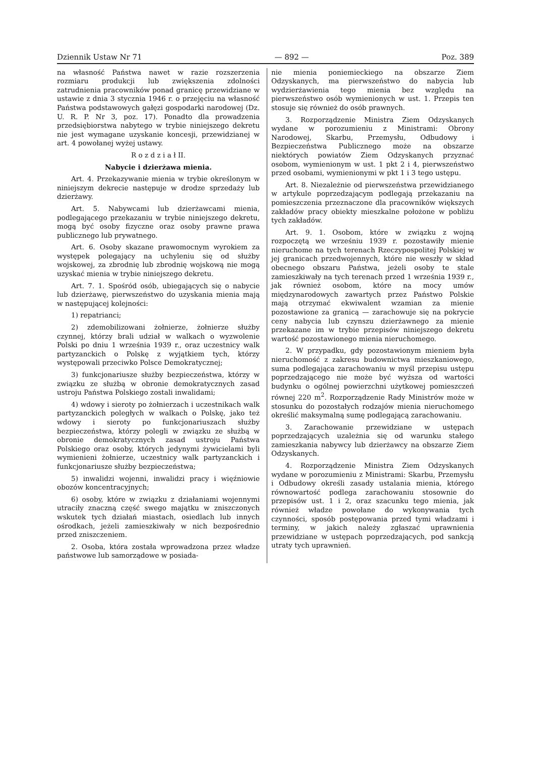Dziennik Ustaw Nr 71 — 892 — Poz. 389
na własność Państwa nawet w razie rozszerzenia rozmiaru produkcji lub zwiększenia zdolności zatrudnienia pracowników ponad granicę przewidziane w ustawie z dnia 3 stycznia 1946 r. o przejęciu na własność Państwa podstawowych gałęzi gospodarki narodowej (Dz. U. R. P. Nr 3, poz. 17). Ponadto dla prowadzenia przedsiębiorstwa nabytego w trybie niniejszego dekretu nie jest wymagane uzyskanie koncesji, przewidzianej w art. 4 powołanej wyżej ustawy.
R o z d z i a ł II.
Nabycie i dzierżawa mienia.
Art. 4. Przekazywanie mienia w trybie określonym w niniejszym dekrecie następuje w drodze sprzedaży lub dzierżawy.
Art. 5. Nabywcami lub dzierżawcami mienia, podlegającego przekazaniu w trybie niniejszego dekretu, mogą być osoby fizyczne oraz osoby prawne prawa publicznego lub prywatnego.
Art. 6. Osoby skazane prawomocnym wyrokiem za występek polegający na uchyleniu się od służby wojskowej, za zbrodnię lub zbrodnię wojskową nie mogą uzyskać mienia w trybie niniejszego dekretu.
Art. 7. 1. Spośród osób, ubiegających się o nabycie lub dzierżawę, pierwszeństwo do uzyskania mienia mają w następującej kolejności:
1) repatrianci;
2) zdemobilizowani żołnierze, żołnierze służby czynnej, którzy brali udział w walkach o wyzwolenie Polski po dniu 1 września 1939 r., oraz uczestnicy walk partyzanckich o Polskę z wyjątkiem tych, którzy występowali przeciwko Polsce Demokratycznej;
3) funkcjonariusze służby bezpieczeństwa, którzy w związku ze służbą w obronie demokratycznych zasad ustroju Państwa Polskiego zostali inwalidami;
4) wdowy i sieroty po żołnierzach i uczestnikach walk partyzanckich poległych w walkach o Polskę, jako też wdowy i sieroty po funkcjonariuszach służby bezpieczeństwa, którzy polegli w związku ze służbą w obronie demokratycznych zasad ustroju Państwa Polskiego oraz osoby, których jedynymi żywicielami byli wymienieni żołnierze, uczestnicy walk partyzanckich i funkcjonariusze służby bezpieczeństwa;
5) inwalidzi wojenni, inwalidzi pracy i więźniowie obozów koncentracyjnych;
6) osoby, które w związku z działaniami wojennymi utraciły znaczną część swego majątku w zniszczonych wskutek tych działań miastach, osiedlach lub innych ośrodkach, jeżeli zamieszkiwały w nich bezpośrednio przed zniszczeniem.
2. Osoba, która została wprowadzona przez władze państwowe lub samorządowe w posiada-
nie mienia poniemieckiego na obszarze Ziem Odzyskanych, ma pierwszeństwo do nabycia lub wydzierżawienia tego mienia bez względu na pierwszeństwo osób wymienionych w ust. 1. Przepis ten stosuje się również do osób prawnych.
3. Rozporządzenie Ministra Ziem Odzyskanych wydane w porozumieniu z Ministrami: Obrony Narodowej, Skarbu, Przemysłu, Odbudowy i Bezpieczeństwa Publicznego może na obszarze niektórych powiatów Ziem Odzyskanych przyznać osobom, wymienionym w ust. 1 pkt 2 i 4, pierwszeństwo przed osobami, wymienionymi w pkt 1 i 3 tego ustępu.
Art. 8. Niezależnie od pierwszeństwa przewidzianego w artykule poprzedzającym podlegają przekazaniu na pomieszczenia przeznaczone dla pracowników większych zakładów pracy obiekty mieszkalne położone w pobliżu tych zakładów.
Art. 9. 1. Osobom, które w związku z wojną rozpoczętą we wrześniu 1939 r. pozostawiły mienie nieruchome na tych terenach Rzeczypospolitej Polskiej w jej granicach przedwojennych, które nie weszły w skład obecnego obszaru Państwa, jeżeli osoby te stale zamieszkiwały na tych terenach przed 1 września 1939 r., jak również osobom, które na mocy umów międzynarodowych zawartych przez Państwo Polskie mają otrzymać ekwiwalent wzamian za mienie pozostawione za granicą — zarachowuje się na pokrycie ceny nabycia lub czynszu dzierżawnego za mienie przekazane im w trybie przepisów niniejszego dekretu wartość pozostawionego mienia nieruchomego.
2. W przypadku, gdy pozostawionym mieniem była nieruchomość z zakresu budownictwa mieszkaniowego, suma podlegająca zarachowaniu w myśl przepisu ustępu poprzedzającego nie może być wyższa od wartości budynku o ogólnej powierzchni użytkowej pomieszczeń równej 220 m<sup>2</sup>. Rozporządzenie Rady Ministrów może w stosunku do pozostałych rodzajów mienia nieruchomego określić maksymalną sumę podlegającą zarachowaniu.
3. Zarachowanie przewidziane w ustępach poprzedzających uzależnia się od warunku stałego zamieszkania nabywcy lub dzierżawcy na obszarze Ziem Odzyskanych.
4. Rozporządzenie Ministra Ziem Odzyskanych wydane w porozumieniu z Ministrami: Skarbu, Przemysłu i Odbudowy określi zasady ustalania mienia, którego równowartość podlega zarachowaniu stosownie do przepisów ust. 1 i 2, oraz szacunku tego mienia, jak również władze powołane do wykonywania tych czynności, sposób postępowania przed tymi władzami i terminy, w jakich należy zgłaszać uprawnienia przewidziane w ustępach poprzedzających, pod sankcją utraty tych uprawnień.